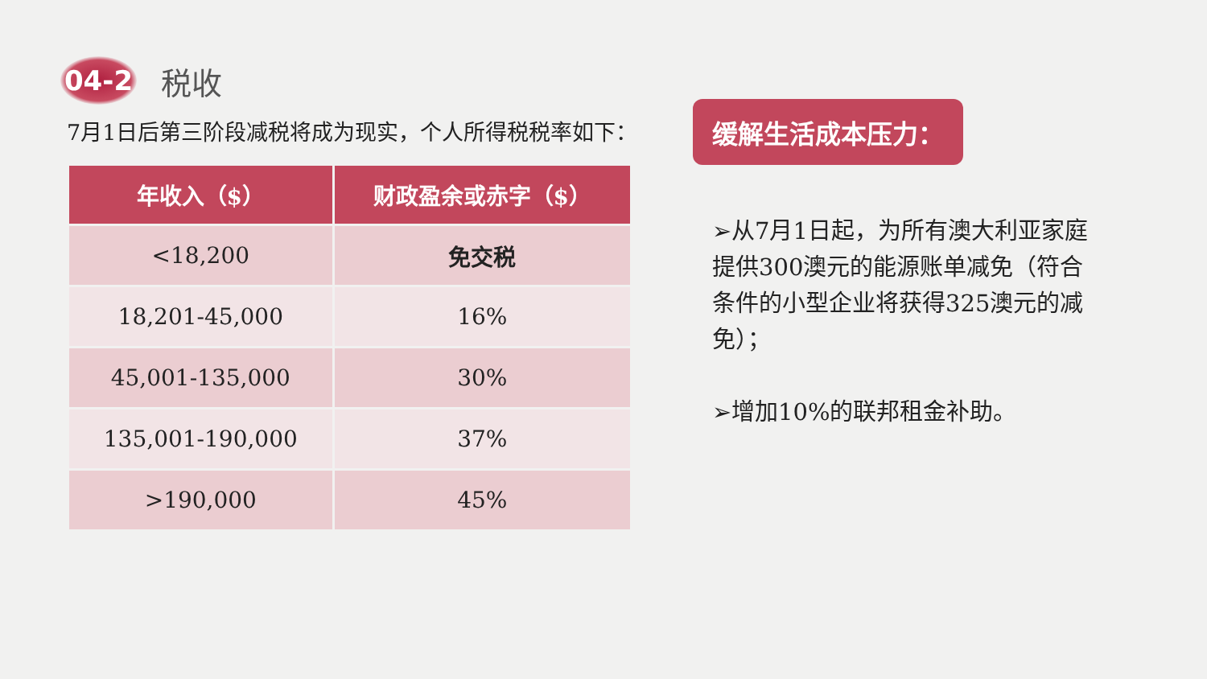04-2
税收
7月1日后第三阶段减税将成为现实，个人所得税税率如下：
| 年收入（$） | 财政盈余或赤字（$） |
| --- | --- |
| <18,200 | 免交税 |
| 18,201-45,000 | 16% |
| 45,001-135,000 | 30% |
| 135,001-190,000 | 37% |
| >190,000 | 45% |
缓解生活成本压力：
➢从7月1日起，为所有澳大利亚家庭提供300澳元的能源账单减免（符合条件的小型企业将获得325澳元的减免）；
➢增加10%的联邦租金补助。